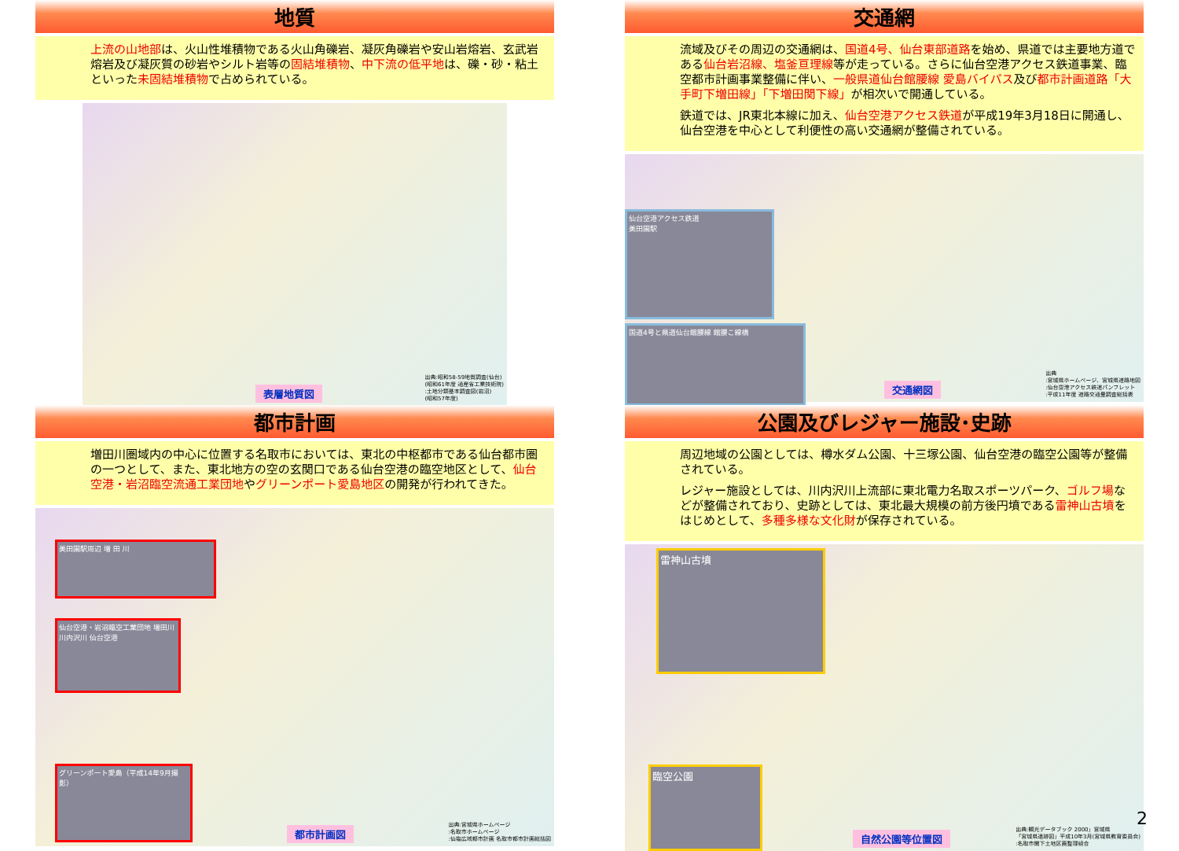地質
上流の山地部は、火山性堆積物である火山角礫岩、凝灰角礫岩や安山岩熔岩、玄武岩熔岩及び凝灰質の砂岩やシルト岩等の固結堆積物、中下流の低平地は、礫・砂・粘土といった未固結堆積物で占められている。
表層地質図
出典:昭和58-59地質調査(仙台)
(昭和61年度 通産省工業技術院)
:土地分類基本調査図(岩沼)
(昭和57年度)
交通網
流域及びその周辺の交通網は、国道4号、仙台東部道路を始め、県道では主要地方道である仙台岩沼線、塩釜亘理線等が走っている。さらに仙台空港アクセス鉄道事業、臨空都市計画事業整備に伴い、一般県道仙台館腰線 愛島バイパス及び都市計画道路「大手町下増田線」「下増田関下線」が相次いで開通している。
鉄道では、JR東北本線に加え、仙台空港アクセス鉄道が平成19年3月18日に開通し、仙台空港を中心として利便性の高い交通網が整備されている。
仙台空港アクセス鉄道
美田園駅
国道4号と県道仙台館腰線 館腰こ線橋
交通網図
出典
:宮城県ホームページ、宮城県道路地図
:仙台空港アクセス鉄道パンフレット
:平成11年度 道路交通量調査総括表
都市計画
増田川圏域内の中心に位置する名取市においては、東北の中枢都市である仙台都市圏の一つとして、また、東北地方の空の玄関口である仙台空港の臨空地区として、仙台空港・岩沼臨空流通工業団地やグリーンポート愛島地区の開発が行われてきた。
美田園駅周辺 増 田 川
仙台空港・岩沼臨空工業団地 増田川 川内沢川 仙台空港
グリーンポート愛島（平成14年9月撮影）
都市計画図
出典:宮城県ホームページ
:名取市ホームページ
:仙塩広域都市計画 名取市都市計画総括図
公園及びレジャー施設･史跡
周辺地域の公園としては、樽水ダム公園、十三塚公園、仙台空港の臨空公園等が整備されている。
レジャー施設としては、川内沢川上流部に東北電力名取スポーツパーク、ゴルフ場などが整備されており、史跡としては、東北最大規模の前方後円墳である雷神山古墳をはじめとして、多種多様な文化財が保存されている。
雷神山古墳
臨空公園
自然公園等位置図
出典:観光データブック 2000」宮城県
「宮城県遺跡図」平成10年3月(宮城県教育委員会)
:名取市関下土地区画整理組合
2